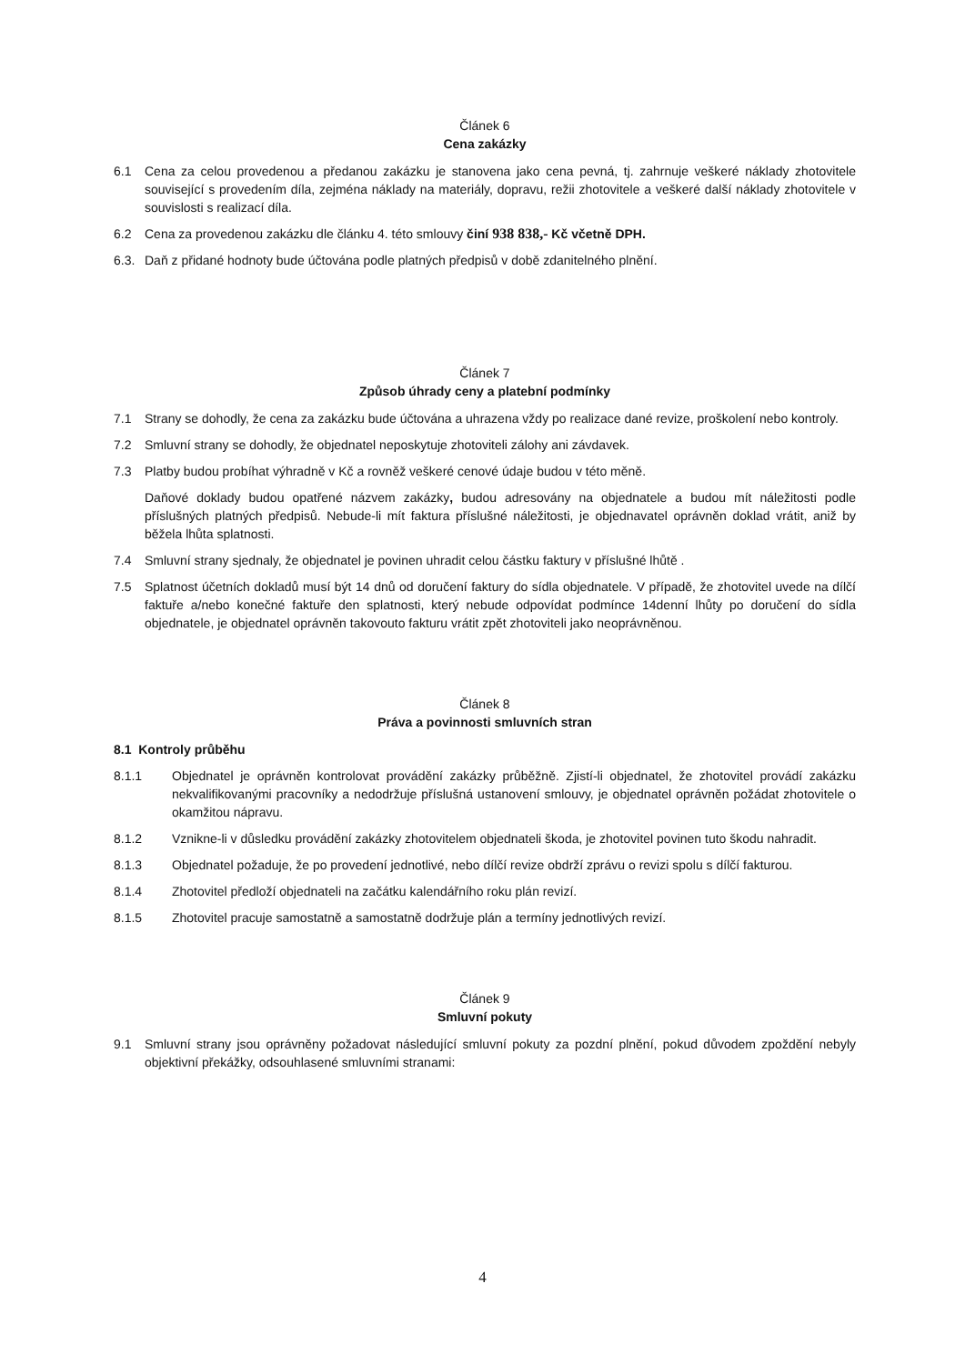Článek 6
Cena zakázky
6.1 Cena za celou provedenou a předanou zakázku je stanovena jako cena pevná, tj. zahrnuje veškeré náklady zhotovitele související s provedením díla, zejména náklady na materiály, dopravu, režii zhotovitele a veškeré další náklady zhotovitele v souvislosti s realizací díla.
6.2 Cena za provedenou zakázku dle článku 4. této smlouvy činí 938 838,- Kč včetně DPH.
6.3. Daň z přidané hodnoty bude účtována podle platných předpisů v době zdanitelného plnění.
Článek 7
Způsob úhrady ceny a platební podmínky
7.1 Strany se dohodly, že cena za zakázku bude účtována a uhrazena vždy po realizace dané revize, proškolení nebo kontroly.
7.2 Smluvní strany se dohodly, že objednatel neposkytuje zhotoviteli zálohy ani závdavek.
7.3 Platby budou probíhat výhradně v Kč a rovněž veškeré cenové údaje budou v této měně.
Daňové doklady budou opatřené názvem zakázky, budou adresovány na objednatele a budou mít náležitosti podle příslušných platných předpisů. Nebude-li mít faktura příslušné náležitosti, je objednavatel oprávněn doklad vrátit, aniž by běžela lhůta splatnosti.
7.4 Smluvní strany sjednaly, že objednatel je povinen uhradit celou částku faktury v příslušné lhůtě .
7.5 Splatnost účetních dokladů musí být 14 dnů od doručení faktury do sídla objednatele. V případě, že zhotovitel uvede na dílčí faktuře a/nebo konečné faktuře den splatnosti, který nebude odpovídat podmínce 14denní lhůty po doručení do sídla objednatele, je objednatel oprávněn takovouto fakturu vrátit zpět zhotoviteli jako neoprávněnou.
Článek 8
Práva a povinnosti smluvních stran
8.1 Kontroly průběhu
8.1.1 Objednatel je oprávněn kontrolovat provádění zakázky průběžně. Zjistí-li objednatel, že zhotovitel provádí zakázku nekvalifikovanými pracovníky a nedodržuje příslušná ustanovení smlouvy, je objednatel oprávněn požádat zhotovitele o okamžitou nápravu.
8.1.2 Vznikne-li v důsledku provádění zakázky zhotovitelem objednateli škoda, je zhotovitel povinen tuto škodu nahradit.
8.1.3 Objednatel požaduje, že po provedení jednotlivé, nebo dílčí revize obdrží zprávu o revizi spolu s dílčí fakturou.
8.1.4 Zhotovitel předloží objednateli na začátku kalendářního roku plán revizí.
8.1.5 Zhotovitel pracuje samostatně a samostatně dodržuje plán a termíny jednotlivých revizí.
Článek 9
Smluvní pokuty
9.1 Smluvní strany jsou oprávněny požadovat následující smluvní pokuty za pozdní plnění, pokud důvodem zpoždění nebyly objektivní překážky, odsouhlasené smluvními stranami:
4